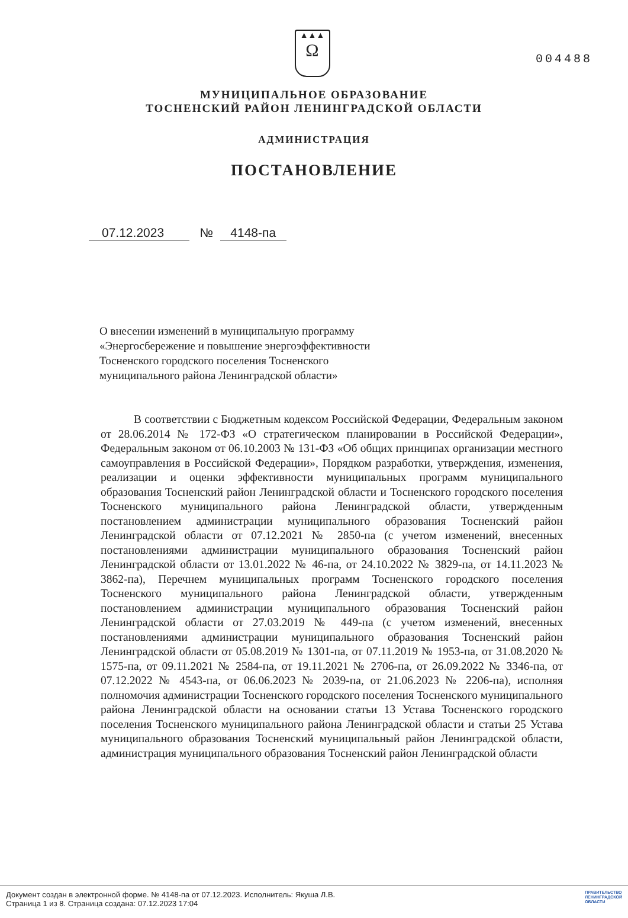004488
▲▲▲
Ω
МУНИЦИПАЛЬНОЕ ОБРАЗОВАНИЕ
ТОСНЕНСКИЙ РАЙОН ЛЕНИНГРАДСКОЙ ОБЛАСТИ
АДМИНИСТРАЦИЯ
ПОСТАНОВЛЕНИЕ
07.12.2023 № 4148-па
О внесении изменений в муниципальную программу
«Энергосбережение и повышение энергоэффективности
Тосненского городского поселения Тосненского
муниципального района Ленинградской области»
В соответствии с Бюджетным кодексом Российской Федерации, Федеральным законом от 28.06.2014 № 172-ФЗ «О стратегическом планировании в Российской Федерации», Федеральным законом от 06.10.2003 № 131-ФЗ «Об общих принципах организации местного самоуправления в Российской Федерации», Порядком разработки, утверждения, изменения, реализации и оценки эффективности муниципальных программ муниципального образования Тосненский район Ленинградской области и Тосненского городского поселения Тосненского муниципального района Ленинградской области, утвержденным постановлением администрации муниципального образования Тосненский район Ленинградской области от 07.12.2021 № 2850-па (с учетом изменений, внесенных постановлениями администрации муниципального образования Тосненский район Ленинградской области от 13.01.2022 № 46-па, от 24.10.2022 № 3829-па, от 14.11.2023 № 3862-па), Перечнем муниципальных программ Тосненского городского поселения Тосненского муниципального района Ленинградской области, утвержденным постановлением администрации муниципального образования Тосненский район Ленинградской области от 27.03.2019 № 449-па (с учетом изменений, внесенных постановлениями администрации муниципального образования Тосненский район Ленинградской области от 05.08.2019 № 1301-па, от 07.11.2019 № 1953-па, от 31.08.2020 № 1575-па, от 09.11.2021 № 2584-па, от 19.11.2021 № 2706-па, от 26.09.2022 № 3346-па, от 07.12.2022 № 4543-па, от 06.06.2023 № 2039-па, от 21.06.2023 № 2206-па), исполняя полномочия администрации Тосненского городского поселения Тосненского муниципального района Ленинградской области на основании статьи 13 Устава Тосненского городского поселения Тосненского муниципального района Ленинградской области и статьи 25 Устава муниципального образования Тосненский муниципальный район Ленинградской области, администрация муниципального образования Тосненский район Ленинградской области
Документ создан в электронной форме. № 4148-па от 07.12.2023. Исполнитель: Якуша Л.В.
Страница 1 из 8. Страница создана: 07.12.2023 17:04
ПРАВИТЕЛЬСТВО
ЛЕНИНГРАДСКОЙ
ОБЛАСТИ